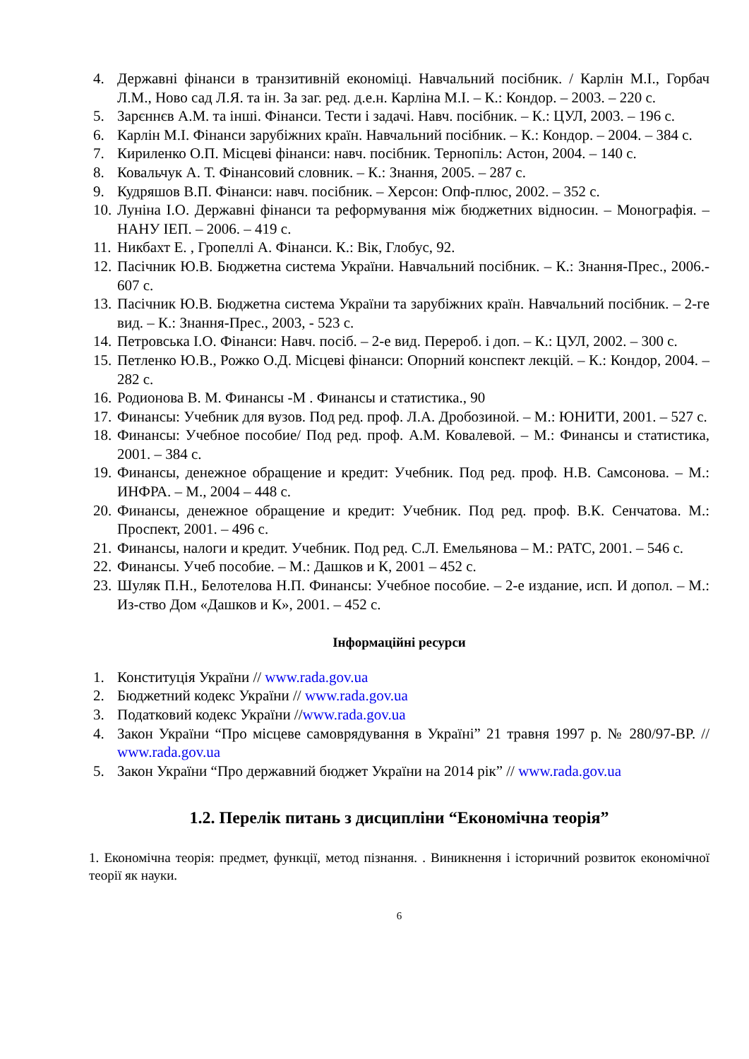4. Державні фінанси в транзитивній економіці. Навчальний посібник. / Карлін М.І., Горбач Л.М., Ново сад Л.Я. та ін. За заг. ред. д.е.н. Карліна М.І. – К.: Кондор. – 2003. – 220 с.
5. Зарєннєв А.М. та інші. Фінанси. Тести і задачі. Навч. посібник. – К.: ЦУЛ, 2003. – 196 с.
6. Карлін М.І. Фінанси зарубіжних країн. Навчальний посібник. – К.: Кондор. – 2004. – 384 с.
7. Кириленко О.П. Місцеві фінанси: навч. посібник. Тернопіль: Астон, 2004. – 140 с.
8. Ковальчук А. Т. Фінансовий словник. – К.: Знання, 2005. – 287 с.
9. Кудряшов В.П. Фінанси: навч. посібник. – Херсон: Опф-плюс, 2002. – 352 с.
10. Луніна І.О. Державні фінанси та реформування між бюджетних відносин. – Монографія. – НАНУ ІЕП. – 2006. – 419 с.
11. Никбахт Е. , Гропеллі А. Фінанси. К.: Вік, Глобус, 92.
12. Пасічник Ю.В. Бюджетна система України. Навчальний посібник. – К.: Знання-Прес., 2006.- 607 с.
13. Пасічник Ю.В. Бюджетна система України та зарубіжних країн. Навчальний посібник. – 2-ге вид. – К.: Знання-Прес., 2003, - 523 с.
14. Петровська І.О. Фінанси: Навч. посіб. – 2-е вид. Перероб. і доп. – К.: ЦУЛ, 2002. – 300 с.
15. Петленко Ю.В., Рожко О.Д. Місцеві фінанси: Опорний конспект лекцій. – К.: Кондор, 2004. – 282 с.
16. Родионова В. М. Финансы -М . Финансы и статистика., 90
17. Финансы: Учебник для вузов. Под ред. проф. Л.А. Дробозиной. – М.: ЮНИТИ, 2001. – 527 с.
18. Финансы: Учебное пособие/ Под ред. проф. А.М. Ковалевой. – М.: Финансы и статистика, 2001. – 384 с.
19. Финансы, денежное обращение и кредит: Учебник. Под ред. проф. Н.В. Самсонова. – М.: ИНФРА. – М., 2004 – 448 с.
20. Финансы, денежное обращение и кредит: Учебник. Под ред. проф. В.К. Сенчатова. М.: Проспект, 2001. – 496 с.
21. Финансы, налоги и кредит. Учебник. Под ред. С.Л. Емельянова – М.: РАТС, 2001. – 546 с.
22. Финансы. Учеб пособие. – М.: Дашков и К, 2001 – 452 с.
23. Шуляк П.Н., Белотелова Н.П. Финансы: Учебное пособие. – 2-е издание, исп. И допол. – М.: Из-ство Дом «Дашков и К», 2001. – 452 с.
Інформаційні ресурси
1. Конституція України // www.rada.gov.ua
2. Бюджетний кодекс України // www.rada.gov.ua
3. Податковий кодекс України //www.rada.gov.ua
4. Закон України “Про місцеве самоврядування в Україні” 21 травня 1997 р. № 280/97-ВР. // www.rada.gov.ua
5. Закон України “Про державний бюджет України на 2014 рік” // www.rada.gov.ua
1.2. Перелік питань з дисципліни “Економічна теорія”
1. Економічна теорія: предмет, функції, метод пізнання. . Виникнення і історичний розвиток економічної теорії як науки.
6